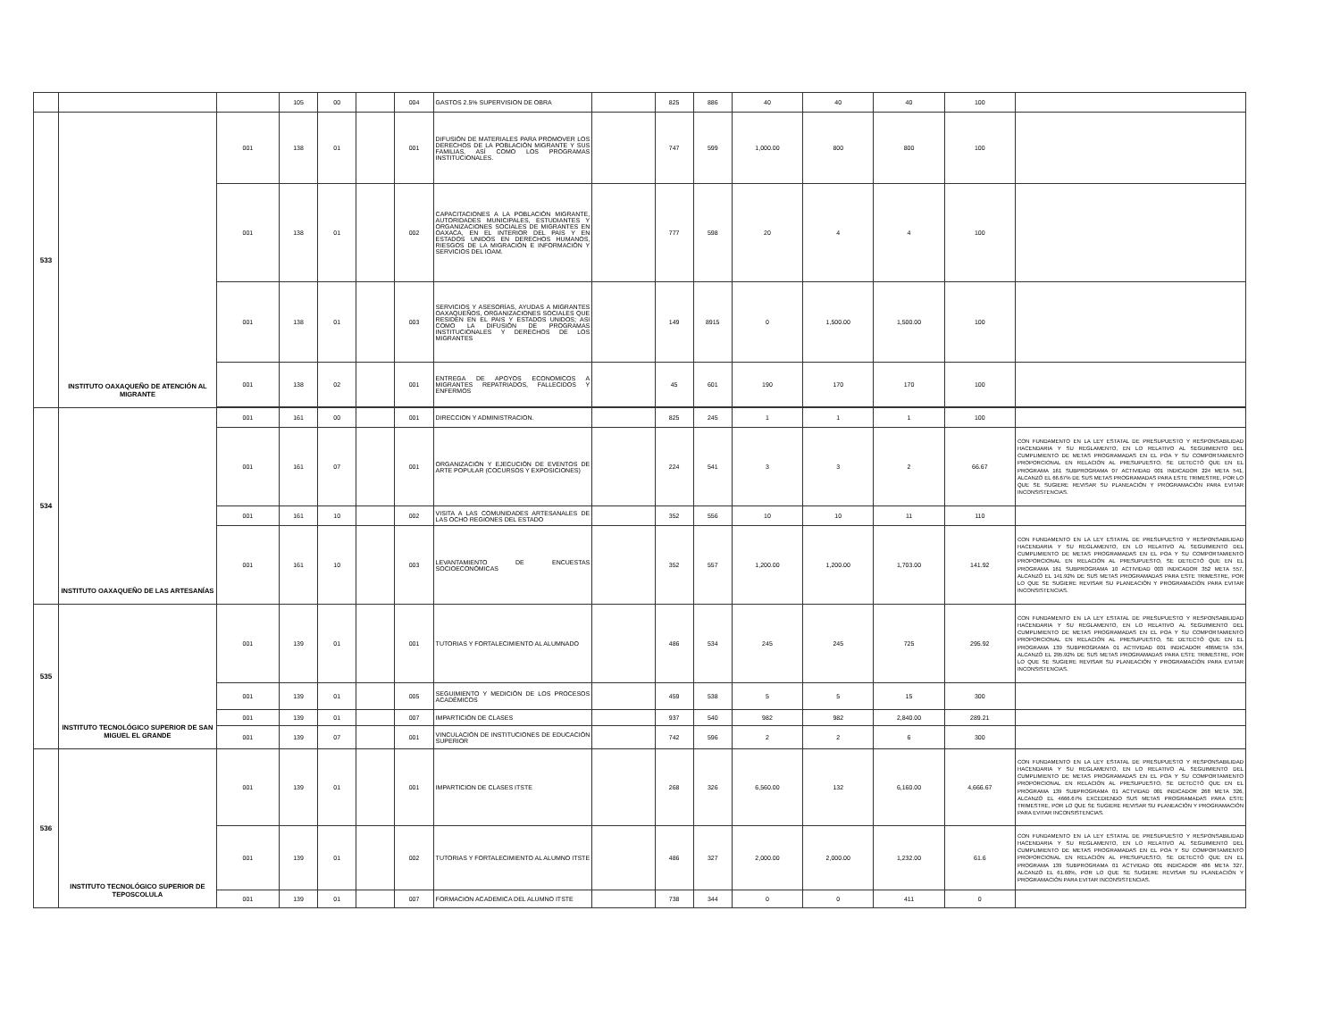| | | | 105 | 00 | | 004 | GASTOS 2.5% SUPERVISION DE OBRA | | 825 | 886 | 40 | 40 | 40 | 100 | |
| 533 | INSTITUTO OAXAQUEÑO DE ATENCIÓN AL MIGRANTE | 001 | 138 | 01 | | 001 | DIFUSIÓN DE MATERIALES PARA PROMOVER LOS DERECHOS DE LA POBLACIÓN MIGRANTE Y SUS FAMILIAS, ASÍ COMO LOS PROGRAMAS INSTITUCIONALES. | | 747 | 599 | 1,000.00 | 800 | 800 | 100 | |
| | | 001 | 138 | 01 | | 002 | CAPACITACIONES A LA POBLACIÓN MIGRANTE, AUTORIDADES MUNICIPALES, ESTUDIANTES Y ORGANIZACIONES SOCIALES DE MIGRANTES EN OAXACA, EN EL INTERIOR DEL PAÍS Y EN ESTADOS UNIDOS EN DERECHOS HUMANOS, RIESGOS DE LA MIGRACIÓN E INFORMACIÓN Y SERVICIOS DEL IOAM. | | 777 | 598 | 20 | 4 | 4 | 100 | |
| | | 001 | 138 | 01 | | 003 | SERVICIOS Y ASESORÍAS, AYUDAS A MIGRANTES OAXAQUEÑOS, ORGANIZACIONES SOCIALES QUE RESIDEN EN EL PAIS Y ESTADOS UNIDOS; ASI COMO LA DIFUSIÓN DE PROGRAMAS INSTITUCIONALES Y DERECHOS DE LOS MIGRANTES | | 149 | 8915 | 0 | 1,500.00 | 1,500.00 | 100 | |
| | | 001 | 138 | 02 | | 001 | ENTREGA DE APOYOS ECONOMICOS A MIGRANTES REPATRIADOS, FALLECIDOS Y ENFERMOS | | 45 | 601 | 190 | 170 | 170 | 100 | |
| 534 | INSTITUTO OAXAQUEÑO DE LAS ARTESANÍAS | 001 | 161 | 00 | | 001 | DIRECCION Y ADMINISTRACION. | | 825 | 245 | 1 | 1 | 1 | 100 | |
| | | 001 | 161 | 07 | | 001 | ORGANIZACIÓN Y EJECUCIÓN DE EVENTOS DE ARTE POPULAR (COCURSOS Y EXPOSICIONES) | | 224 | 541 | 3 | 3 | 2 | 66.67 | CON FUNDAMENTO EN LA LEY ESTATAL DE PRESUPUESTO Y RESPONSABILIDAD HACENDARIA Y SU REGLAMENTO, EN LO RELATIVO AL SEGUIMIENTO DEL CUMPLIMIENTO DE METAS PROGRAMADAS EN EL POA Y SU COMPORTAMIENTO PROPORCIONAL EN RELACIÓN AL PRESUPUESTO, SE DETECTÓ QUE EN EL PROGRAMA 161 SUBPROGRAMA 07 ACTIVIDAD 001 INDICADOR 224 META 541, ALCANZÓ EL 66.67% DE SUS METAS PROGRAMADAS PARA ESTE TRIMESTRE, POR LO QUE SE SUGIERE REVISAR SU PLANEACIÓN Y PROGRAMACIÓN PARA EVITAR INCONSISTENCIAS. |
| | | 001 | 161 | 10 | | 002 | VISITA A LAS COMUNIDADES ARTESANALES DE LAS OCHO REGIONES DEL ESTADO | | 352 | 556 | 10 | 10 | 11 | 110 | |
| | | 001 | 161 | 10 | | 003 | LEVANTAMIENTO DE ENCUESTAS SOCIOECONÓMICAS | | 352 | 557 | 1,200.00 | 1,200.00 | 1,703.00 | 141.92 | CON FUNDAMENTO EN LA LEY ESTATAL DE PRESUPUESTO Y RESPONSABILIDAD HACENDARIA Y SU REGLAMENTO, EN LO RELATIVO AL SEGUIMIENTO DEL CUMPLIMIENTO DE METAS PROGRAMADAS EN EL POA Y SU COMPORTAMIENTO PROPORCIONAL EN RELACIÓN AL PRESUPUESTO, SE DETECTÓ QUE EN EL PROGRAMA 161 SUBPROGRAMA 10 ACTIVIDAD 003 INDICADOR 352 META 557, ALCANZÓ EL 141.92% DE SUS METAS PROGRAMADAS PARA ESTE TRIMESTRE, POR LO QUE SE SUGIERE REVISAR SU PLANEACIÓN Y PROGRAMACIÓN PARA EVITAR INCONSISTENCIAS. |
| 535 | INSTITUTO TECNOLÓGICO SUPERIOR DE SAN MIGUEL EL GRANDE | 001 | 139 | 01 | | 001 | TUTORIAS Y FORTALECIMIENTO AL ALUMNADO | | 486 | 534 | 245 | 245 | 725 | 295.92 | CON FUNDAMENTO EN LA LEY ESTATAL DE PRESUPUESTO Y RESPONSABILIDAD HACENDARIA Y SU REGLAMENTO, EN LO RELATIVO AL SEGUIMIENTO DEL CUMPLIMIENTO DE METAS PROGRAMADAS EN EL POA Y SU COMPORTAMIENTO PROPORCIONAL EN RELACIÓN AL PRESUPUESTO, SE DETECTÓ QUE EN EL PROGRAMA 139 SUBPROGRAMA 01 ACTIVIDAD 001 INDICADOR 486META 534, ALCANZÓ EL 295.92% DE SUS METAS PROGRAMADAS PARA ESTE TRIMESTRE, POR LO QUE SE SUGIERE REVISAR SU PLANEACIÓN Y PROGRAMACIÓN PARA EVITAR INCONSISTENCIAS. |
| | | 001 | 139 | 01 | | 005 | SEGUIMIENTO Y MEDICIÓN DE LOS PROCESOS ACADÉMICOS | | 459 | 538 | 5 | 5 | 15 | 300 | |
| | | 001 | 139 | 01 | | 007 | IMPARTICIÓN DE CLASES | | 937 | 540 | 982 | 982 | 2,840.00 | 289.21 | |
| | | 001 | 139 | 07 | | 001 | VINCULACIÓN DE INSTITUCIONES DE EDUCACIÓN SUPERIOR | | 742 | 596 | 2 | 2 | 6 | 300 | |
| 536 | INSTITUTO TECNOLÓGICO SUPERIOR DE TEPOSCOLULA | 001 | 139 | 01 | | 001 | IMPARTICION DE CLASES ITSTE | | 268 | 326 | 6,560.00 | 132 | 6,160.00 | 4,666.67 | CON FUNDAMENTO EN LA LEY ESTATAL DE PRESUPUESTO Y RESPONSABILIDAD HACENDARIA Y SU REGLAMENTO, EN LO RELATIVO AL SEGUIMIENTO DEL CUMPLIMIENTO DE METAS PROGRAMADAS EN EL POA Y SU COMPORTAMIENTO PROPORCIONAL EN RELACIÓN AL PRESUPUESTO, SE DETECTÓ QUE EN EL PROGRAMA 139 SUBPROGRAMA 01 ACTVIDAD 001 INDICADOR 268 META 326, ALCANZÓ EL 4666.67% EXCEDIENDO SUS METAS PROGRAMADAS PARA ESTE TRIMESTRE, POR LO QUE SE SUGIERE REVISAR SU PLANEACIÓN Y PROGRAMACIÓN PARA EVITAR INCONSISTENCIAS. |
| | | 001 | 139 | 01 | | 002 | TUTORIAS Y FORTALECIMIENTO AL ALUMNO ITSTE | | 486 | 327 | 2,000.00 | 2,000.00 | 1,232.00 | 61.6 | CON FUNDAMENTO EN LA LEY ESTATAL DE PRESUPUESTO Y RESPONSABILIDAD HACENDARIA Y SU REGLAMENTO, EN LO RELATIVO AL SEGUIMIENTO DEL CUMPLIMIENTO DE METAS PROGRAMADAS EN EL POA Y SU COMPORTAMIENTO PROPORCIONAL EN RELACIÓN AL PRESUPUESTO, SE DETECTÓ QUE EN EL PROGRAMA 139 SUBPROGRAMA 01 ACTVIDAD 001 INDICADOR 486 META 327, ALCANZÓ EL 61.60%, POR LO QUE SE SUGIERE REVISAR SU PLANEACIÓN Y PROGRAMACIÓN PARA EVITAR INCONSISTENCIAS. |
| | | 001 | 139 | 01 | | 007 | FORMACION ACADEMICA DEL ALUMNO ITSTE | | 738 | 344 | 0 | 0 | 411 | 0 | |